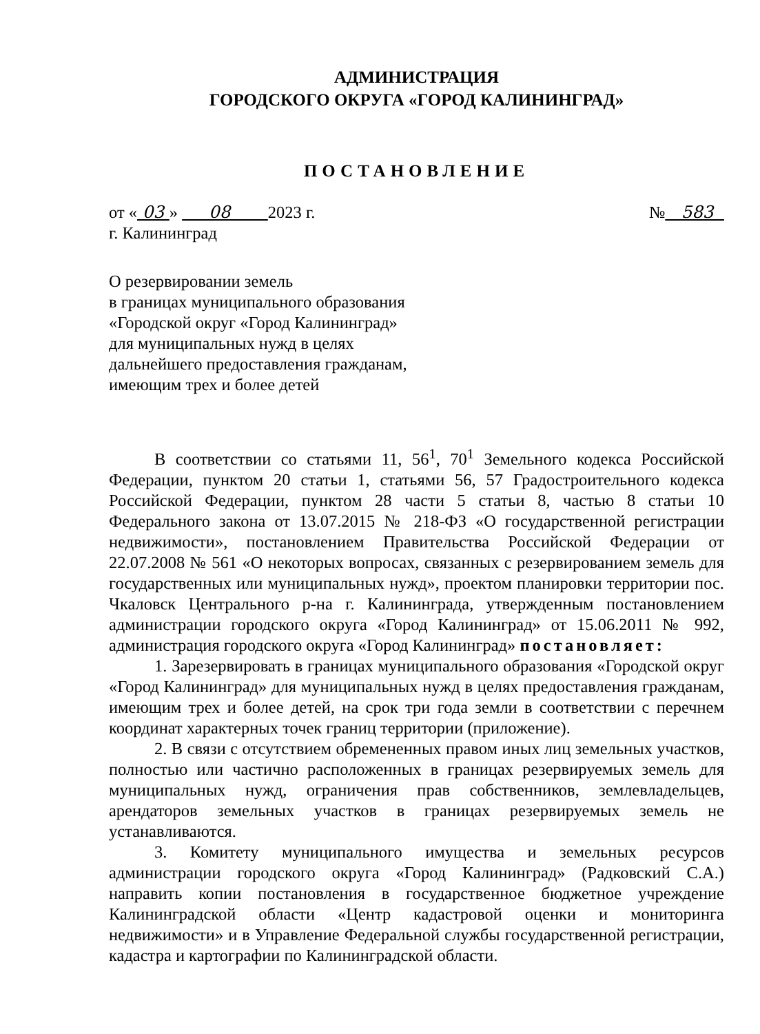АДМИНИСТРАЦИЯ
ГОРОДСКОГО ОКРУГА «ГОРОД КАЛИНИНГРАД»
ПОСТАНОВЛЕНИЕ
от « 03 » 08 2023 г. № 583
г. Калининград
О резервировании земель
в границах муниципального образования
«Городской округ «Город Калининград»
для муниципальных нужд в целях
дальнейшего предоставления гражданам,
имеющим трех и более детей
В соответствии со статьями 11, 56<sup>1</sup>, 70<sup>1</sup> Земельного кодекса Российской Федерации, пунктом 20 статьи 1, статьями 56, 57 Градостроительного кодекса Российской Федерации, пунктом 28 части 5 статьи 8, частью 8 статьи 10 Федерального закона от 13.07.2015 № 218-ФЗ «О государственной регистрации недвижимости», постановлением Правительства Российской Федерации от 22.07.2008 № 561 «О некоторых вопросах, связанных с резервированием земель для государственных или муниципальных нужд», проектом планировки территории пос. Чкаловск Центрального р-на г. Калининграда, утвержденным постановлением администрации городского округа «Город Калининград» от 15.06.2011 № 992, администрация городского округа «Город Калининград» постановляет:
1. Зарезервировать в границах муниципального образования «Городской округ «Город Калининград» для муниципальных нужд в целях предоставления гражданам, имеющим трех и более детей, на срок три года земли в соответствии с перечнем координат характерных точек границ территории (приложение).
2. В связи с отсутствием обремененных правом иных лиц земельных участков, полностью или частично расположенных в границах резервируемых земель для муниципальных нужд, ограничения прав собственников, землевладельцев, арендаторов земельных участков в границах резервируемых земель не устанавливаются.
3. Комитету муниципального имущества и земельных ресурсов администрации городского округа «Город Калининград» (Радковский С.А.) направить копии постановления в государственное бюджетное учреждение Калининградской области «Центр кадастровой оценки и мониторинга недвижимости» и в Управление Федеральной службы государственной регистрации, кадастра и картографии по Калининградской области.